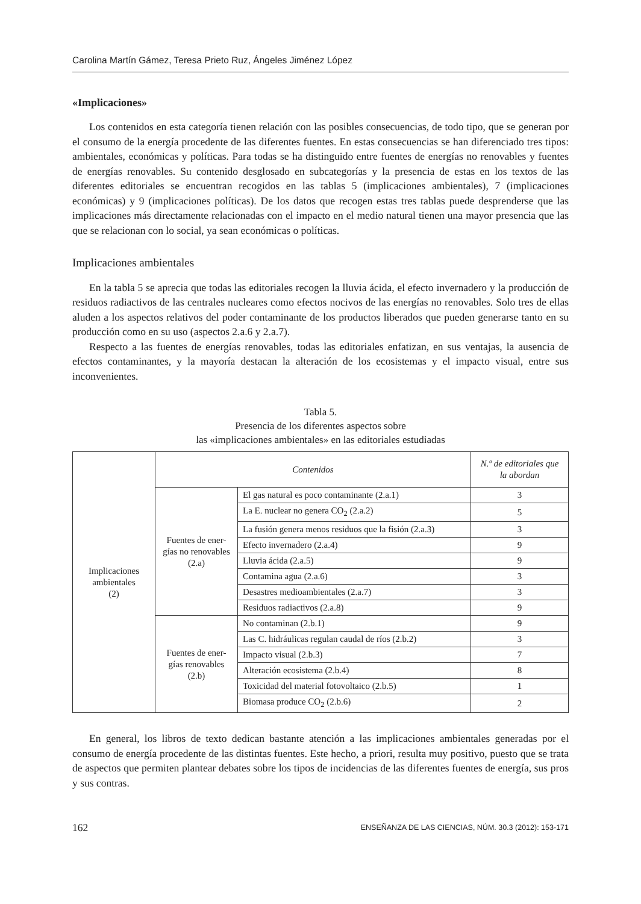Carolina Martín Gámez, Teresa Prieto Ruz, Ángeles Jiménez López
«Implicaciones»
Los contenidos en esta categoría tienen relación con las posibles consecuencias, de todo tipo, que se generan por el consumo de la energía procedente de las diferentes fuentes. En estas consecuencias se han diferenciado tres tipos: ambientales, económicas y políticas. Para todas se ha distinguido entre fuentes de energías no renovables y fuentes de energías renovables. Su contenido desglosado en subcategorías y la presencia de estas en los textos de las diferentes editoriales se encuentran recogidos en las tablas 5 (implicaciones ambientales), 7 (implicaciones económicas) y 9 (implicaciones políticas). De los datos que recogen estas tres tablas puede desprenderse que las implicaciones más directamente relacionadas con el impacto en el medio natural tienen una mayor presencia que las que se relacionan con lo social, ya sean económicas o políticas.
Implicaciones ambientales
En la tabla 5 se aprecia que todas las editoriales recogen la lluvia ácida, el efecto invernadero y la producción de residuos radiactivos de las centrales nucleares como efectos nocivos de las energías no renovables. Solo tres de ellas aluden a los aspectos relativos del poder contaminante de los productos liberados que pueden generarse tanto en su producción como en su uso (aspectos 2.a.6 y 2.a.7).
Respecto a las fuentes de energías renovables, todas las editoriales enfatizan, en sus ventajas, la ausencia de efectos contaminantes, y la mayoría destacan la alteración de los ecosistemas y el impacto visual, entre sus inconvenientes.
Tabla 5.
Presencia de los diferentes aspectos sobre
las «implicaciones ambientales» en las editoriales estudiadas
| Implicaciones ambientales (2) | Contenidos | | N.º de editoriales que la abordan |
| | Fuentes de ener-gías no renovables (2.a) | El gas natural es poco contaminante (2.a.1) | 3 |
| | | La E. nuclear no genera CO<sub>2</sub> (2.a.2) | 5 |
| | | La fusión genera menos residuos que la fisión (2.a.3) | 3 |
| | | Efecto invernadero (2.a.4) | 9 |
| | | Lluvia ácida (2.a.5) | 9 |
| | | Contamina agua (2.a.6) | 3 |
| | | Desastres medioambientales (2.a.7) | 3 |
| | | Residuos radiactivos (2.a.8) | 9 |
| | Fuentes de ener-gías renovables (2.b) | No contaminan (2.b.1) | 9 |
| | | Las C. hidráulicas regulan caudal de ríos (2.b.2) | 3 |
| | | Impacto visual (2.b.3) | 7 |
| | | Alteración ecosistema (2.b.4) | 8 |
| | | Toxicidad del material fotovoltaico (2.b.5) | 1 |
| | | Biomasa produce CO<sub>2</sub> (2.b.6) | 2 |
En general, los libros de texto dedican bastante atención a las implicaciones ambientales generadas por el consumo de energía procedente de las distintas fuentes. Este hecho, a priori, resulta muy positivo, puesto que se trata de aspectos que permiten plantear debates sobre los tipos de incidencias de las diferentes fuentes de energía, sus pros y sus contras.
162 ENSEÑANZA DE LAS CIENCIAS, NÚM. 30.3 (2012): 153-171